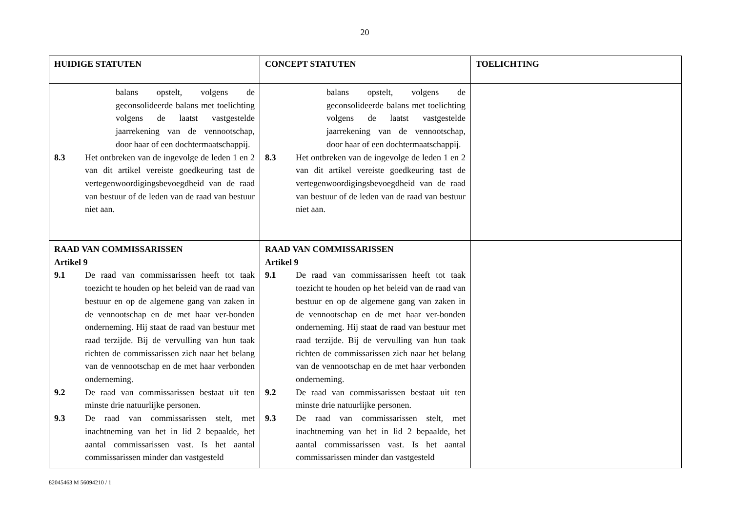20
| HUIDIGE STATUTEN | CONCEPT STATUTEN | TOELICHTING |
| --- | --- | --- |
| balans opstelt, volgens de geconsolideerde balans met toelichting volgens de laatst vastgestelde jaarrekening van de vennootschap, door haar of een dochtermaatschappij. 8.3 Het ontbreken van de ingevolge de leden 1 en 2 van dit artikel vereiste goedkeuring tast de vertegenwoordigingsbevoegdheid van de raad van bestuur of de leden van de raad van bestuur niet aan. | balans opstelt, volgens de geconsolideerde balans met toelichting volgens de laatst vastgestelde jaarrekening van de vennootschap, door haar of een dochtermaatschappij. 8.3 Het ontbreken van de ingevolge de leden 1 en 2 van dit artikel vereiste goedkeuring tast de vertegenwoordigingsbevoegdheid van de raad van bestuur of de leden van de raad van bestuur niet aan. | |
| RAAD VAN COMMISSARISSEN Artikel 9 9.1 De raad van commissarissen heeft tot taak toezicht te houden op het beleid van de raad van bestuur en op de algemene gang van zaken in de vennootschap en de met haar ver-bonden onderneming. Hij staat de raad van bestuur met raad terzijde. Bij de vervulling van hun taak richten de commissarissen zich naar het belang van de vennootschap en de met haar verbonden onderneming. 9.2 De raad van commissarissen bestaat uit ten minste drie natuurlijke personen. 9.3 De raad van commissarissen stelt, met inachtneming van het in lid 2 bepaalde, het aantal commissarissen vast. Is het aantal commissarissen minder dan vastgesteld | RAAD VAN COMMISSARISSEN Artikel 9 9.1 De raad van commissarissen heeft tot taak toezicht te houden op het beleid van de raad van bestuur en op de algemene gang van zaken in de vennootschap en de met haar ver-bonden onderneming. Hij staat de raad van bestuur met raad terzijde. Bij de vervulling van hun taak richten de commissarissen zich naar het belang van de vennootschap en de met haar verbonden onderneming. 9.2 De raad van commissarissen bestaat uit ten minste drie natuurlijke personen. 9.3 De raad van commissarissen stelt, met inachtneming van het in lid 2 bepaalde, het aantal commissarissen vast. Is het aantal commissarissen minder dan vastgesteld | |
82045463 M 56094210 / 1